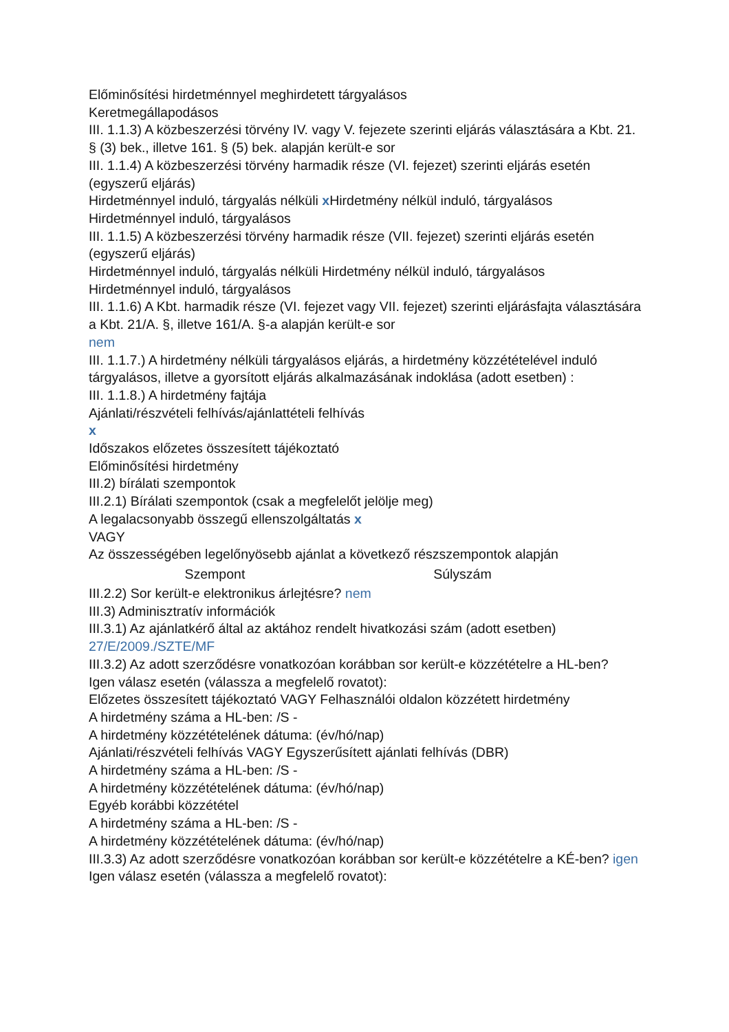Előminősítési hirdetménnyel meghirdetett tárgyalásos
Keretmegállapodásos
III. 1.1.3) A közbeszerzési törvény IV. vagy V. fejezete szerinti eljárás választására a Kbt. 21. § (3) bek., illetve 161. § (5) bek. alapján került-e sor
III. 1.1.4) A közbeszerzési törvény harmadik része (VI. fejezet) szerinti eljárás esetén (egyszerű eljárás)
Hirdetménnyel induló, tárgyalás nélküli x Hirdetmény nélkül induló, tárgyalásos
Hirdetménnyel induló, tárgyalásos
III. 1.1.5) A közbeszerzési törvény harmadik része (VII. fejezet) szerinti eljárás esetén (egyszerű eljárás)
Hirdetménnyel induló, tárgyalás nélküli Hirdetmény nélkül induló, tárgyalásos
Hirdetménnyel induló, tárgyalásos
III. 1.1.6) A Kbt. harmadik része (VI. fejezet vagy VII. fejezet) szerinti eljárásfajta választására a Kbt. 21/A. §, illetve 161/A. §-a alapján került-e sor
nem
III. 1.1.7.) A hirdetmény nélküli tárgyalásos eljárás, a hirdetmény közzétételével induló tárgyalásos, illetve a gyorsított eljárás alkalmazásának indoklása (adott esetben) :
III. 1.1.8.) A hirdetmény fajtája
Ajánlati/részvételi felhívás/ajánlattételi felhívás
x
Időszakos előzetes összesített tájékoztató
Előminősítési hirdetmény
III.2) bírálati szempontok
III.2.1) Bírálati szempontok (csak a megfelelőt jelölje meg)
A legalacsonyabb összegű ellenszolgáltatás x
VAGY
Az összességében legelőnyösebb ajánlat a következő részszempontok alapján
| Szempont | Súlyszám |
| --- | --- |
III.2.2) Sor került-e elektronikus árlejtésre? nem
III.3) Adminisztratív információk
III.3.1) Az ajánlatkérő által az aktához rendelt hivatkozási szám (adott esetben)
27/E/2009./SZTE/MF
III.3.2) Az adott szerződésre vonatkozóan korábban sor került-e közzétételre a HL-ben?
Igen válasz esetén (válassza a megfelelő rovatot):
Előzetes összesített tájékoztató VAGY Felhasználói oldalon közzétett hirdetmény
A hirdetmény száma a HL-ben: /S -
A hirdetmény közzétételének dátuma: (év/hó/nap)
Ajánlati/részvételi felhívás VAGY Egyszerűsített ajánlati felhívás (DBR)
A hirdetmény száma a HL-ben: /S -
A hirdetmény közzétételének dátuma: (év/hó/nap)
Egyéb korábbi közzététel
A hirdetmény száma a HL-ben: /S -
A hirdetmény közzétételének dátuma: (év/hó/nap)
III.3.3) Az adott szerződésre vonatkozóan korábban sor került-e közzétételre a KÉ-ben? igen
Igen válasz esetén (válassza a megfelelő rovatot):